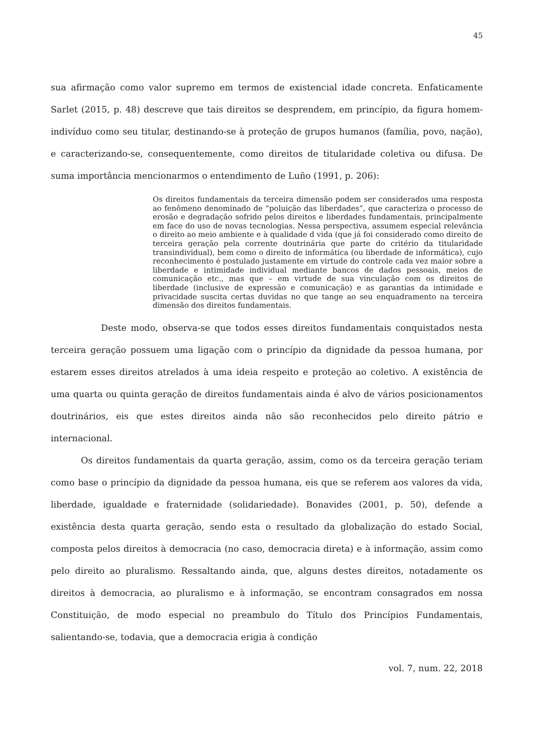45
sua afirmação como valor supremo em termos de existencial idade concreta. Enfaticamente Sarlet (2015, p. 48) descreve que tais direitos se desprendem, em princípio, da figura homem-indivíduo como seu titular, destinando-se à proteção de grupos humanos (família, povo, nação), e caracterizando-se, consequentemente, como direitos de titularidade coletiva ou difusa. De suma importância mencionarmos o entendimento de Luño (1991, p. 206):
Os direitos fundamentais da terceira dimensão podem ser considerados uma resposta ao fenômeno denominado de “poluição das liberdades”, que caracteriza o processo de erosão e degradação sofrido pelos direitos e liberdades fundamentais, principalmente em face do uso de novas tecnologias. Nessa perspectiva, assumem especial relevância o direito ao meio ambiente e à qualidade d vida (que já foi considerado como direito de terceira geração pela corrente doutrinária que parte do critério da titularidade transindividual), bem como o direito de informática (ou liberdade de informática), cujo reconhecimento é postulado justamente em virtude do controle cada vez maior sobre a liberdade e intimidade individual mediante bancos de dados pessoais, meios de comunicação etc., mas que – em virtude de sua vinculação com os direitos de liberdade (inclusive de expressão e comunicação) e as garantias da intimidade e privacidade suscita certas duvidas no que tange ao seu enquadramento na terceira dimensão dos direitos fundamentais.
Deste modo, observa-se que todos esses direitos fundamentais conquistados nesta terceira geração possuem uma ligação com o princípio da dignidade da pessoa humana, por estarem esses direitos atrelados à uma ideia respeito e proteção ao coletivo. A existência de uma quarta ou quinta geração de direitos fundamentais ainda é alvo de vários posicionamentos doutrinários, eis que estes direitos ainda não são reconhecidos pelo direito pátrio e internacional.
Os direitos fundamentais da quarta geração, assim, como os da terceira geração teriam como base o princípio da dignidade da pessoa humana, eis que se referem aos valores da vida, liberdade, igualdade e fraternidade (solidariedade). Bonavides (2001, p. 50), defende a existência desta quarta geração, sendo esta o resultado da globalização do estado Social, composta pelos direitos à democracia (no caso, democracia direta) e à informação, assim como pelo direito ao pluralismo. Ressaltando ainda, que, alguns destes direitos, notadamente os direitos à democracia, ao pluralismo e à informação, se encontram consagrados em nossa Constituição, de modo especial no preambulo do Título dos Princípios Fundamentais, salientando-se, todavia, que a democracia erigia à condição
vol. 7, num. 22, 2018